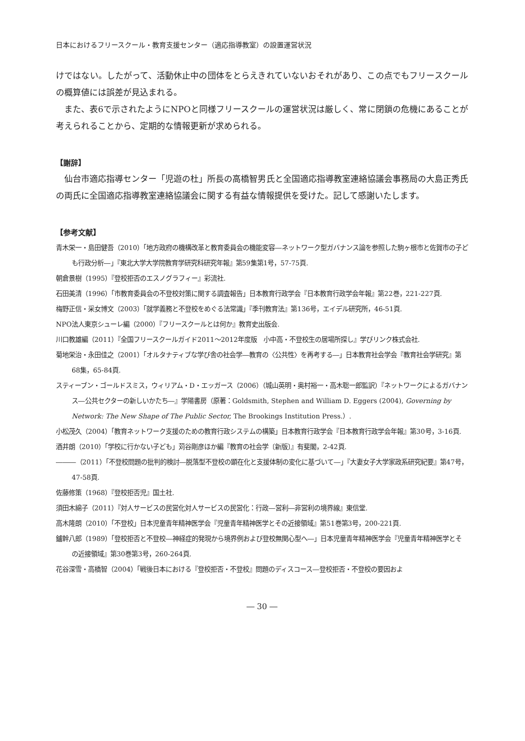日本におけるフリースクール・教育支援センター（適応指導教室）の設置運営状況
けではない。したがって、活動休止中の団体をとらえきれていないおそれがあり、この点でもフリースクールの概算値には誤差が見込まれる。
また、表6で示されたようにNPOと同様フリースクールの運営状況は厳しく、常に閉鎖の危機にあることが考えられることから、定期的な情報更新が求められる。
【謝辞】
仙台市適応指導センター「児遊の杜」所長の高橋智男氏と全国適応指導教室連絡協議会事務局の大島正秀氏の両氏に全国適応指導教室連絡協議会に関する有益な情報提供を受けた。記して感謝いたします。
【参考文献】
青木栄一・島田健吾（2010）「地方政府の機構改革と教育委員会の機能変容―ネットワーク型ガバナンス論を参照した駒ヶ根市と佐賀市の子ども行政分析―」『東北大学大学院教育学研究科研究年報』第59集第1号，57-75頁.
朝倉景樹（1995）『登校拒否のエスノグラフィー』彩流社.
石田美清（1996）「市教育委員会の不登校対策に関する調査報告」日本教育行政学会『日本教育行政学会年報』第22巻，221-227頁.
梅野正信・采女博文（2003）「就学義務と不登校をめぐる法常識」『季刊教育法』第136号，エイデル研究所，46-51頁.
NPO法人東京シューレ編（2000）『フリースクールとは何か』教育史出版会.
川口教雄編（2011）『全国フリースクールガイド2011～2012年度版　小中高・不登校生の居場所探し』学びリンク株式会社.
菊地栄治・永田佳之（2001）「オルタナティブな学び舎の社会学―教育の〈公共性〉を再考する―」日本教育社会学会『教育社会学研究』第68集，65-84頁.
スティーブン・ゴールドスミス，ウィリアム・D・エッガース（2006）（城山英明・奥村裕一・高木聡一郎監訳）『ネットワークによるガバナンス―公共セクターの新しいかたち―』学陽書房（原著：Goldsmith, Stephen and William D. Eggers (2004), Governing by Network: The New Shape of The Public Sector, The Brookings Institution Press.）.
小松茂久（2004）「教育ネットワーク支援のための教育行政システムの構築」日本教育行政学会『日本教育行政学会年報』第30号，3-16頁.
酒井朗（2010）「学校に行かない子ども」苅谷剛彦ほか編『教育の社会学〔新版〕』有斐閣，2-42頁.
―――（2011）「不登校問題の批判的検討―脱落型不登校の顕在化と支援体制の変化に基づいて―」『大妻女子大学家政系研究紀要』第47号，47-58頁.
佐藤修策（1968）『登校拒否児』国土社.
須田木綿子（2011）『対人サービスの民営化対人サービスの民営化：行政―営利―非営利の境界線』東信堂.
高木隆朗（2010）「不登校」日本児童青年精神医学会『児童青年精神医学とその近接領域』第51巻第3号，200-221頁.
鑪幹八郎（1989）「登校拒否と不登校―神経症的発現から境界例および登校無関心型へ―」日本児童青年精神医学会『児童青年精神医学とその近接領域』第30巻第3号，260-264頁.
花谷深雪・高橋智（2004）「戦後日本における『登校拒否・不登校』問題のディスコース―登校拒否・不登校の要因およ
― 30 ―